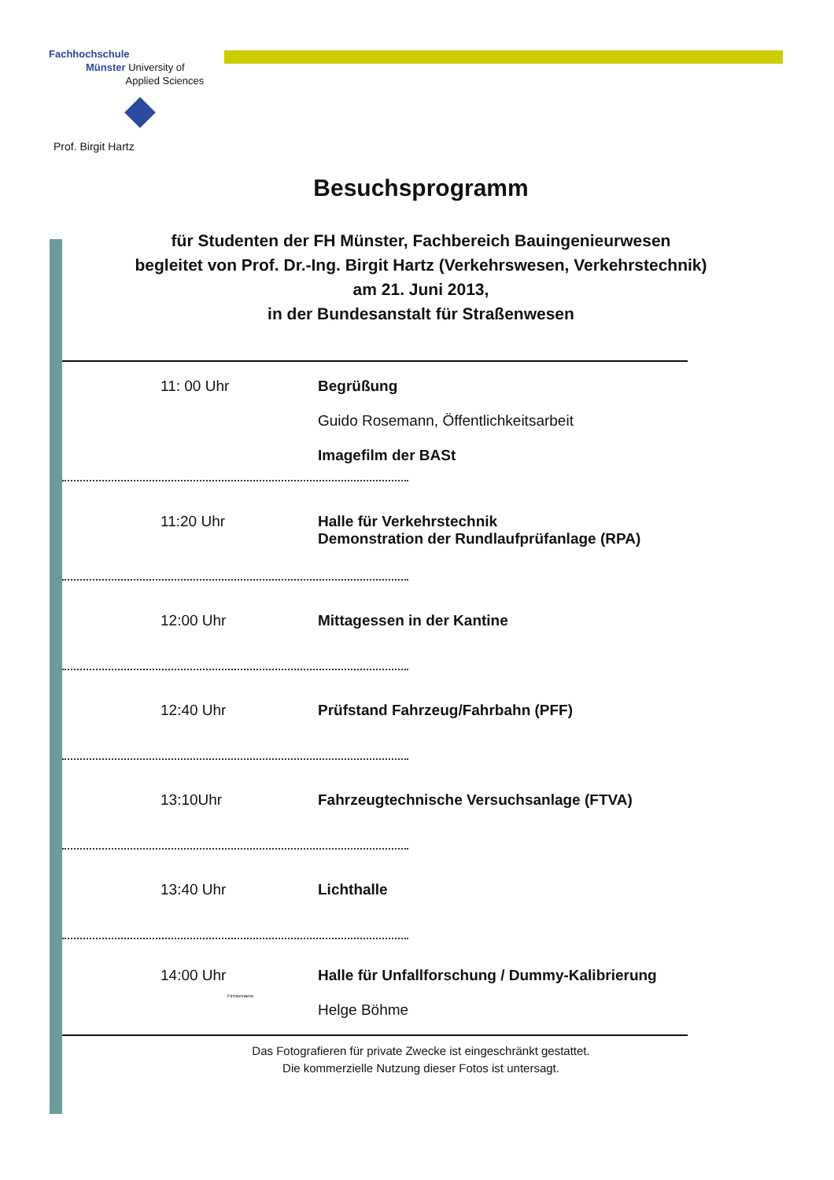Fachhochschule
Münster University of
Applied Sciences
Prof. Birgit Hartz
Besuchsprogramm
für Studenten der FH Münster, Fachbereich Bauingenieurwesen
begleitet von Prof. Dr.-Ing. Birgit Hartz (Verkehrswesen, Verkehrstechnik)
am 21. Juni 2013,
in der Bundesanstalt für Straßenwesen
11: 00 Uhr Begrüßung
Guido Rosemann, Öffentlichkeitsarbeit
Imagefilm der BASt
11:20 Uhr Halle für Verkehrstechnik
Demonstration der Rundlaufprüfanlage (RPA)
12:00 Uhr Mittagessen in der Kantine
12:40 Uhr Prüfstand Fahrzeug/Fahrbahn (PFF)
13:10Uhr Fahrzeugtechnische Versuchsanlage (FTVA)
13:40 Uhr Lichthalle
14:00 Uhr
Firmenname
Halle für Unfallforschung / Dummy-Kalibrierung
Helge Böhme
Das Fotografieren für private Zwecke ist eingeschränkt gestattet.
Die kommerzielle Nutzung dieser Fotos ist untersagt.